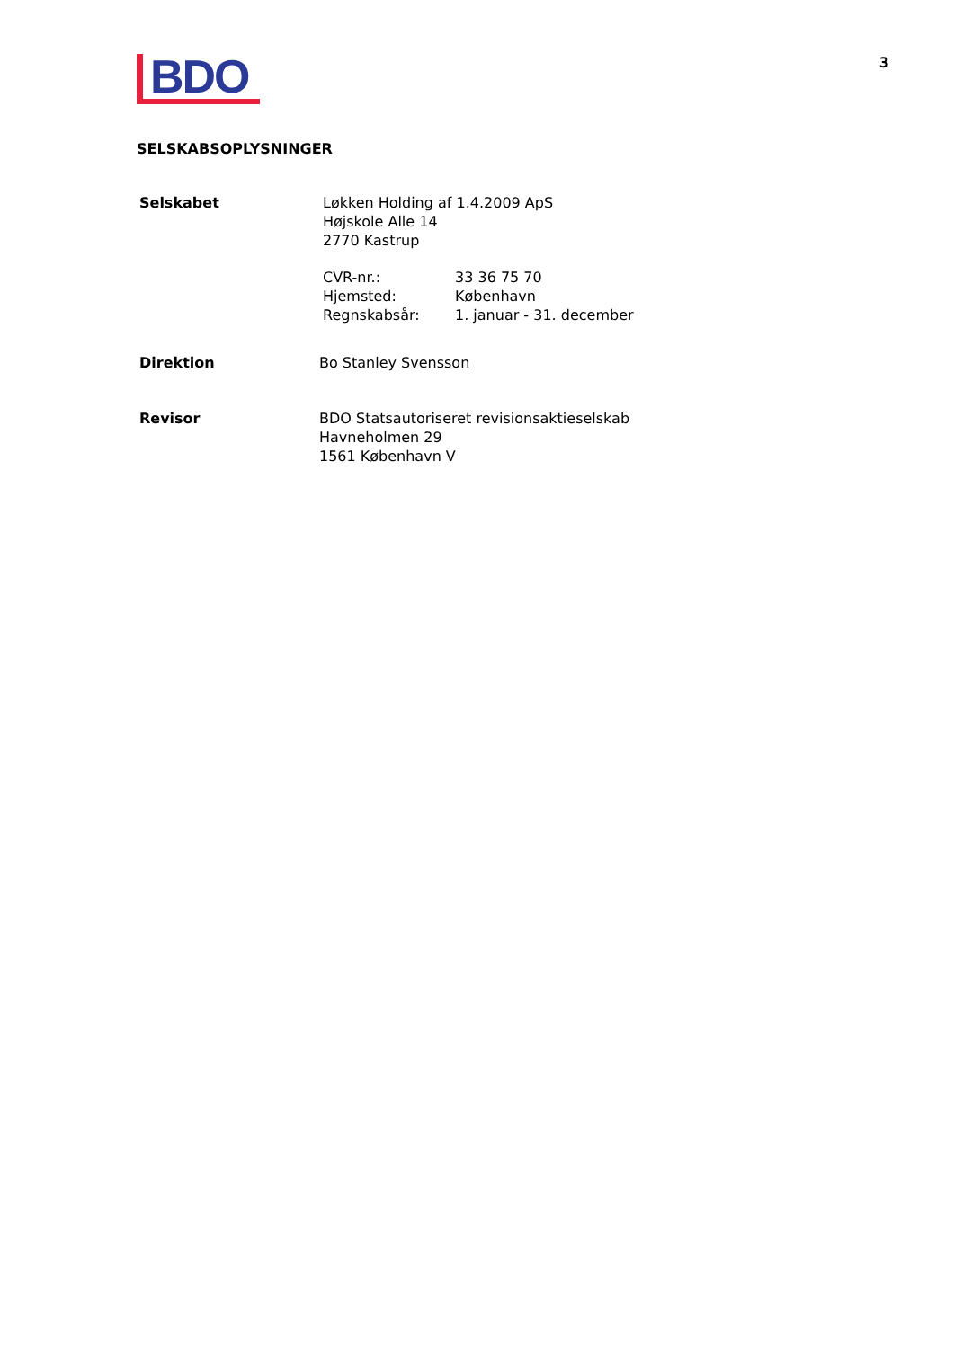BDO
3
SELSKABSOPLYSNINGER
Selskabet Løkken Holding af 1.4.2009 ApS
Højskole Alle 14
2770 Kastrup
CVR-nr.:
Hjemsted:
Regnskabsår:
33 36 75 70
København
1. januar - 31. december
Direktion Bo Stanley Svensson
Revisor BDO Statsautoriseret revisionsaktieselskab
Havneholmen 29
1561 København V